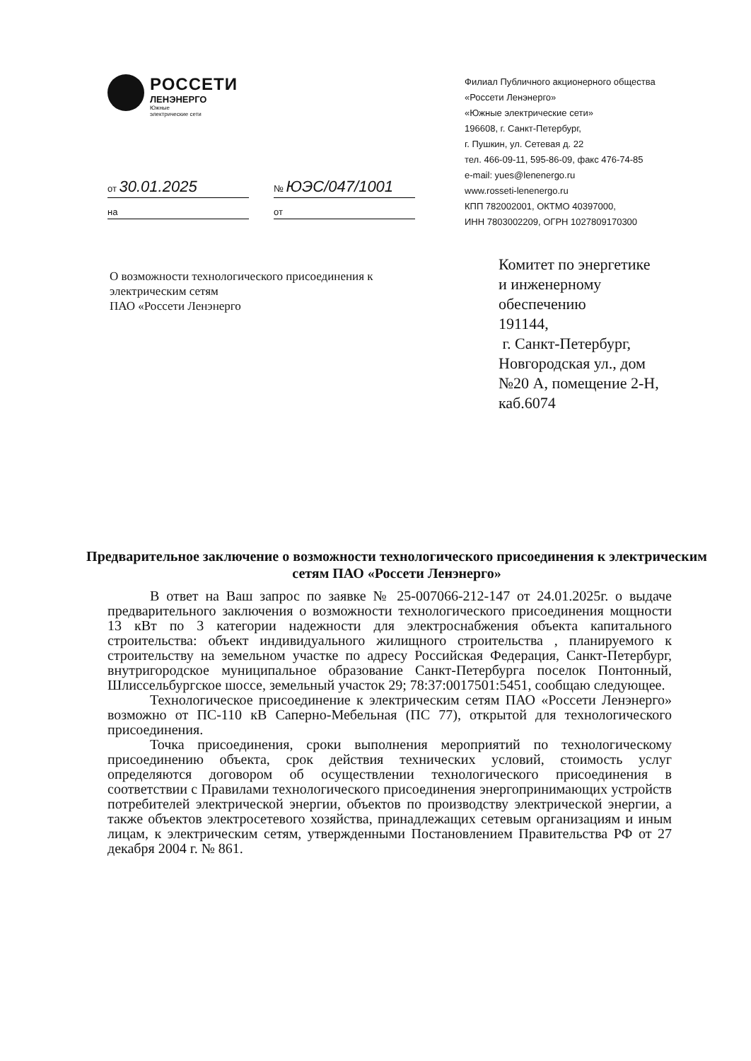РОССЕТИ
ЛЕНЭНЕРГО
Южные
электрические сети
от 30.01.2025
на
№ ЮЭС/047/1001
от
Филиал Публичного акционерного общества
«Россети Ленэнерго»
«Южные электрические сети»
196608, г. Санкт-Петербург,
г. Пушкин, ул. Сетевая д. 22
тел. 466-09-11, 595-86-09, факс 476-74-85
e-mail: yues@lenenergo.ru
www.rosseti-lenenergo.ru
КПП 782002001, ОКТМО 40397000,
ИНН 7803002209, ОГРН 1027809170300
О возможности технологического присоединения к электрическим сетям
ПАО «Россети Ленэнерго
Комитет по энергетике
и инженерному
обеспечению
191144,
г. Санкт-Петербург,
Новгородская ул., дом
№20 А, помещение 2-Н,
каб.6074
Предварительное заключение о возможности технологического присоединения к электрическим сетям ПАО «Россети Ленэнерго»
В ответ на Ваш запрос по заявке № 25-007066-212-147 от 24.01.2025г. о выдаче предварительного заключения о возможности технологического присоединения мощности 13 кВт по 3 категории надежности для электроснабжения объекта капитального строительства: объект индивидуального жилищного строительства , планируемого к строительству на земельном участке по адресу Российская Федерация, Санкт-Петербург, внутригородское муниципальное образование Санкт-Петербурга поселок Понтонный, Шлиссельбургское шоссе, земельный участок 29; 78:37:0017501:5451, сообщаю следующее.
Технологическое присоединение к электрическим сетям ПАО «Россети Ленэнерго» возможно от ПС-110 кВ Саперно-Мебельная (ПС 77), открытой для технологического присоединения.
Точка присоединения, сроки выполнения мероприятий по технологическому присоединению объекта, срок действия технических условий, стоимость услуг определяются договором об осуществлении технологического присоединения в соответствии с Правилами технологического присоединения энергопринимающих устройств потребителей электрической энергии, объектов по производству электрической энергии, а также объектов электросетевого хозяйства, принадлежащих сетевым организациям и иным лицам, к электрическим сетям, утвержденными Постановлением Правительства РФ от 27 декабря 2004 г. № 861.